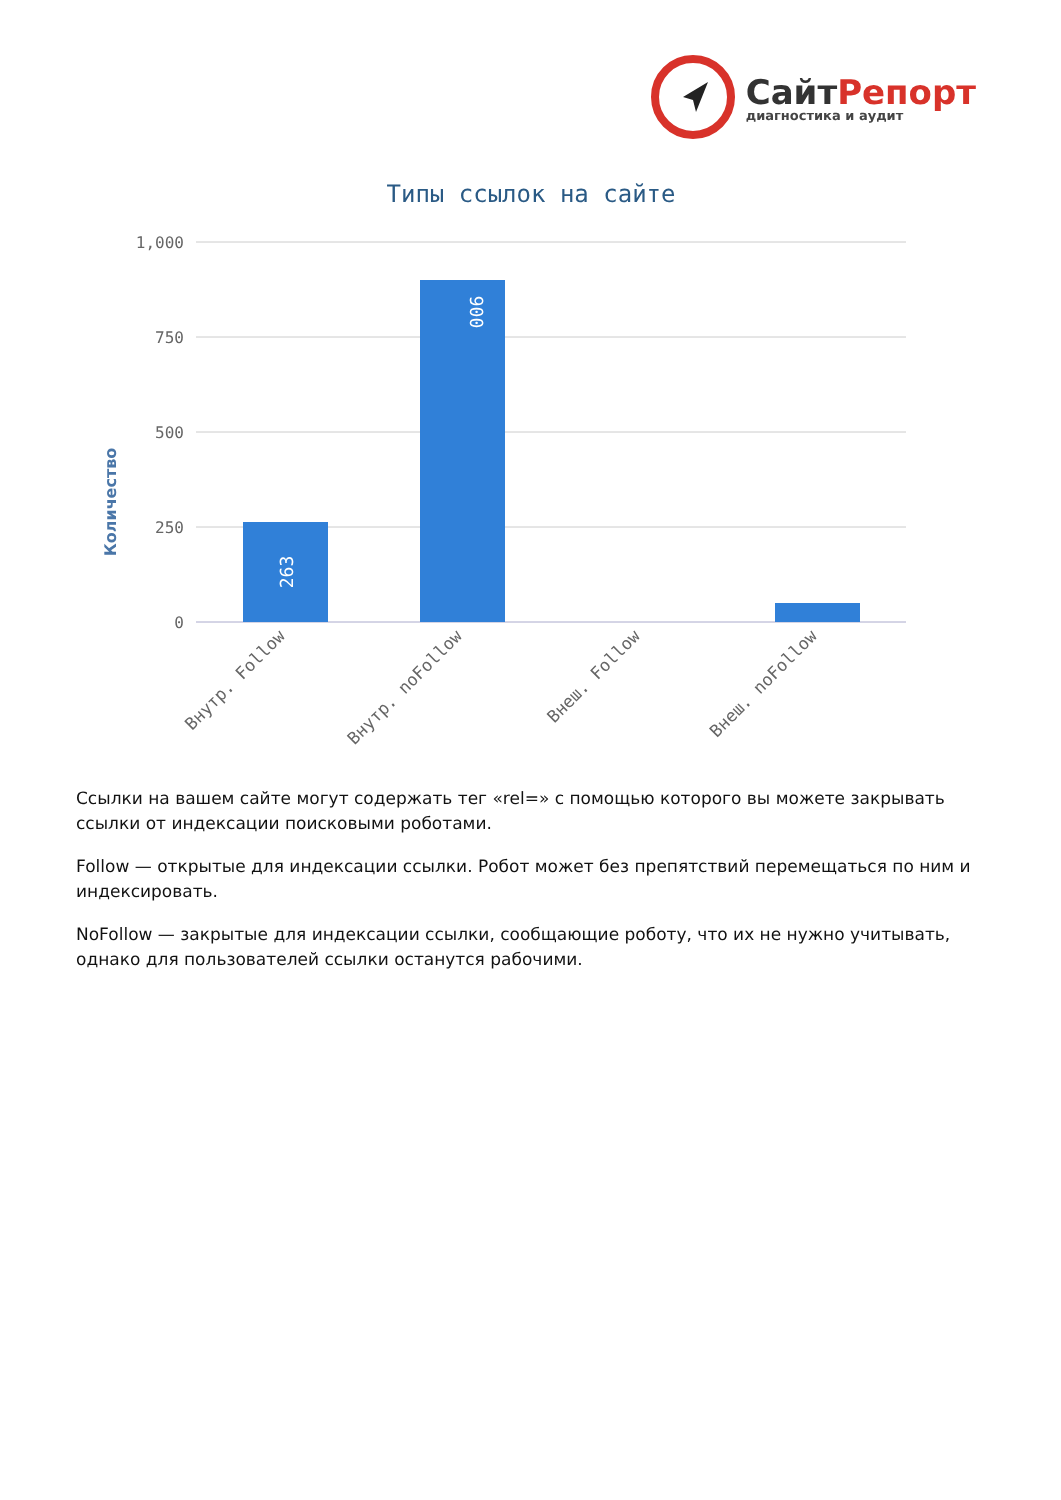СайтРепорт
диагностика и аудит
Типы ссылок на сайте
Количество
1,000
750
500
250
0
263
900
Внутр. Follow
Внутр. noFollow
Внеш. Follow
Внеш. noFollow
Ссылки на вашем сайте могут содержать тег «rel=» с помощью которого вы можете закрывать ссылки от индексации поисковыми роботами.
Follow — открытые для индексации ссылки. Робот может без препятствий перемещаться по ним и индексировать.
NoFollow — закрытые для индексации ссылки, сообщающие роботу, что их не нужно учитывать, однако для пользователей ссылки останутся рабочими.